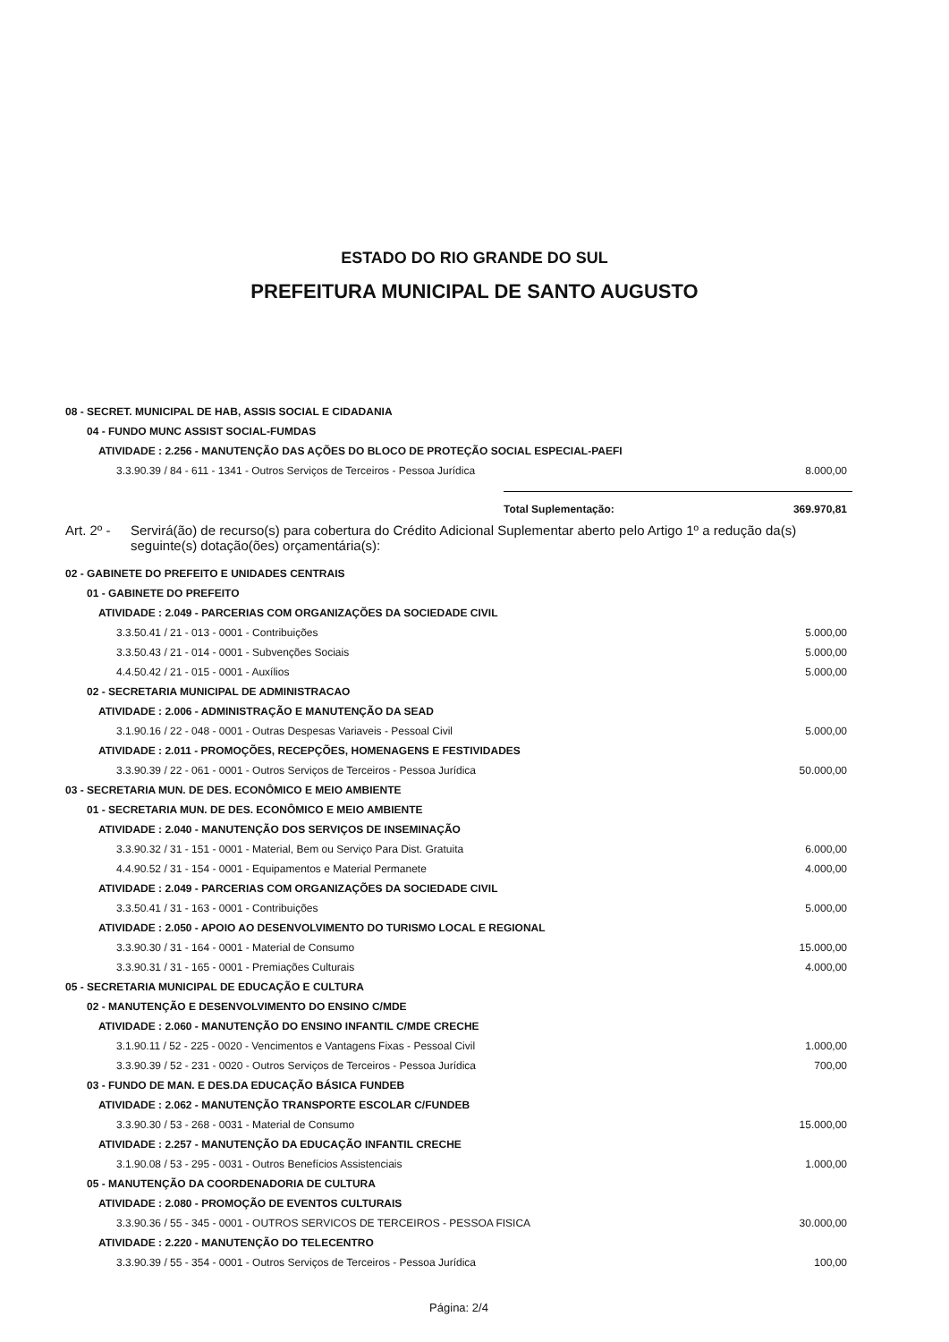ESTADO DO RIO GRANDE DO SUL
PREFEITURA MUNICIPAL DE SANTO AUGUSTO
| 08 - SECRET. MUNICIPAL DE HAB, ASSIS SOCIAL E CIDADANIA | |
| 04 - FUNDO MUNC ASSIST SOCIAL-FUMDAS | |
| ATIVIDADE : 2.256 - MANUTENÇÃO DAS AÇÕES DO BLOCO DE PROTEÇÃO SOCIAL ESPECIAL-PAEFI | |
| 3.3.90.39 / 84 - 611 - 1341 - Outros Serviços de Terceiros - Pessoa Jurídica | 8.000,00 |
| | Total Suplementação: | 369.970,81 |
Art. 2º -
Servirá(ão) de recurso(s) para cobertura do Crédito Adicional Suplementar aberto pelo Artigo 1º a redução da(s) seguinte(s) dotação(ões) orçamentária(s):
| 02 - GABINETE DO PREFEITO E UNIDADES CENTRAIS | |
| 01 - GABINETE DO PREFEITO | |
| ATIVIDADE : 2.049 - PARCERIAS COM ORGANIZAÇÕES DA SOCIEDADE CIVIL | |
| 3.3.50.41 / 21 - 013 - 0001 - Contribuições | 5.000,00 |
| 3.3.50.43 / 21 - 014 - 0001 - Subvenções Sociais | 5.000,00 |
| 4.4.50.42 / 21 - 015 - 0001 - Auxílios | 5.000,00 |
| 02 - SECRETARIA MUNICIPAL DE ADMINISTRACAO | |
| ATIVIDADE : 2.006 - ADMINISTRAÇÃO E MANUTENÇÃO DA SEAD | |
| 3.1.90.16 / 22 - 048 - 0001 - Outras Despesas Variaveis - Pessoal Civil | 5.000,00 |
| ATIVIDADE : 2.011 - PROMOÇÕES, RECEPÇÕES, HOMENAGENS E FESTIVIDADES | |
| 3.3.90.39 / 22 - 061 - 0001 - Outros Serviços de Terceiros - Pessoa Jurídica | 50.000,00 |
| 03 - SECRETARIA MUN. DE DES. ECONÔMICO E MEIO AMBIENTE | |
| 01 - SECRETARIA MUN. DE DES. ECONÔMICO E MEIO AMBIENTE | |
| ATIVIDADE : 2.040 - MANUTENÇÃO DOS SERVIÇOS DE INSEMINAÇÃO | |
| 3.3.90.32 / 31 - 151 - 0001 - Material, Bem ou Serviço Para Dist. Gratuita | 6.000,00 |
| 4.4.90.52 / 31 - 154 - 0001 - Equipamentos e Material Permanete | 4.000,00 |
| ATIVIDADE : 2.049 - PARCERIAS COM ORGANIZAÇÕES DA SOCIEDADE CIVIL | |
| 3.3.50.41 / 31 - 163 - 0001 - Contribuições | 5.000,00 |
| ATIVIDADE : 2.050 - APOIO AO DESENVOLVIMENTO DO TURISMO LOCAL E REGIONAL | |
| 3.3.90.30 / 31 - 164 - 0001 - Material de Consumo | 15.000,00 |
| 3.3.90.31 / 31 - 165 - 0001 - Premiações Culturais | 4.000,00 |
| 05 - SECRETARIA MUNICIPAL DE EDUCAÇÃO E CULTURA | |
| 02 - MANUTENÇÃO E DESENVOLVIMENTO DO ENSINO C/MDE | |
| ATIVIDADE : 2.060 - MANUTENÇÃO DO ENSINO INFANTIL C/MDE CRECHE | |
| 3.1.90.11 / 52 - 225 - 0020 - Vencimentos e Vantagens Fixas - Pessoal Civil | 1.000,00 |
| 3.3.90.39 / 52 - 231 - 0020 - Outros Serviços de Terceiros - Pessoa Jurídica | 700,00 |
| 03 - FUNDO DE MAN. E DES.DA EDUCAÇÃO BÁSICA FUNDEB | |
| ATIVIDADE : 2.062 - MANUTENÇÃO TRANSPORTE ESCOLAR C/FUNDEB | |
| 3.3.90.30 / 53 - 268 - 0031 - Material de Consumo | 15.000,00 |
| ATIVIDADE : 2.257 - MANUTENÇÃO DA EDUCAÇÃO INFANTIL CRECHE | |
| 3.1.90.08 / 53 - 295 - 0031 - Outros Benefícios Assistenciais | 1.000,00 |
| 05 - MANUTENÇÃO DA COORDENADORIA DE CULTURA | |
| ATIVIDADE : 2.080 - PROMOÇÃO DE EVENTOS CULTURAIS | |
| 3.3.90.36 / 55 - 345 - 0001 - OUTROS SERVICOS DE TERCEIROS - PESSOA FISICA | 30.000,00 |
| ATIVIDADE : 2.220 - MANUTENÇÃO DO TELECENTRO | |
| 3.3.90.39 / 55 - 354 - 0001 - Outros Serviços de Terceiros - Pessoa Jurídica | 100,00 |
Página: 2/4